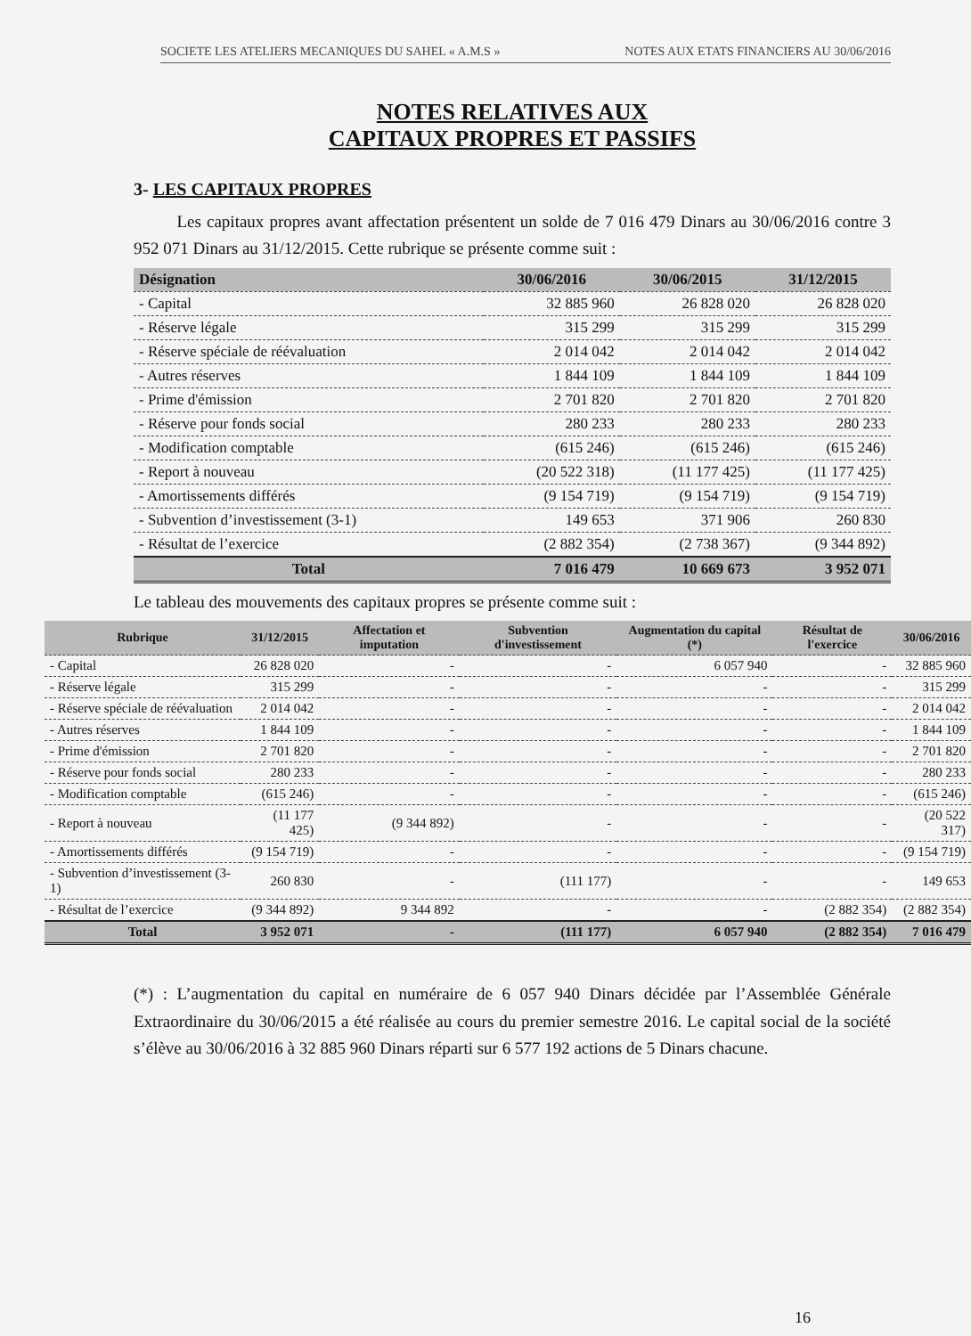SOCIETE LES ATELIERS MECANIQUES DU SAHEL « A.M.S » NOTES AUX ETATS FINANCIERS AU 30/06/2016
NOTES RELATIVES AUX
CAPITAUX PROPRES ET PASSIFS
3- LES CAPITAUX PROPRES
Les capitaux propres avant affectation présentent un solde de 7 016 479 Dinars au 30/06/2016 contre 3 952 071 Dinars au 31/12/2015. Cette rubrique se présente comme suit :
| Désignation | 30/06/2016 | 30/06/2015 | 31/12/2015 |
| --- | --- | --- | --- |
| - Capital | 32 885 960 | 26 828 020 | 26 828 020 |
| - Réserve légale | 315 299 | 315 299 | 315 299 |
| - Réserve spéciale de réévaluation | 2 014 042 | 2 014 042 | 2 014 042 |
| - Autres réserves | 1 844 109 | 1 844 109 | 1 844 109 |
| - Prime d'émission | 2 701 820 | 2 701 820 | 2 701 820 |
| - Réserve pour fonds social | 280 233 | 280 233 | 280 233 |
| - Modification comptable | (615 246) | (615 246) | (615 246) |
| - Report à nouveau | (20 522 318) | (11 177 425) | (11 177 425) |
| - Amortissements différés | (9 154 719) | (9 154 719) | (9 154 719) |
| - Subvention d’investissement (3-1) | 149 653 | 371 906 | 260 830 |
| - Résultat de l’exercice | (2 882 354) | (2 738 367) | (9 344 892) |
| Total | 7 016 479 | 10 669 673 | 3 952 071 |
Le tableau des mouvements des capitaux propres se présente comme suit :
| Rubrique | 31/12/2015 | Affectation et imputation | Subvention d'investissement | Augmentation du capital (*) | Résultat de l'exercice | 30/06/2016 |
| --- | --- | --- | --- | --- | --- | --- |
| - Capital | 26 828 020 | - | - | 6 057 940 | - | 32 885 960 |
| - Réserve légale | 315 299 | - | - | - | - | 315 299 |
| - Réserve spéciale de réévaluation | 2 014 042 | - | - | - | - | 2 014 042 |
| - Autres réserves | 1 844 109 | - | - | - | - | 1 844 109 |
| - Prime d'émission | 2 701 820 | - | - | - | - | 2 701 820 |
| - Réserve pour fonds social | 280 233 | - | - | - | - | 280 233 |
| - Modification comptable | (615 246) | - | - | - | - | (615 246) |
| - Report à nouveau | (11 177 425) | (9 344 892) | - | - | - | (20 522 317) |
| - Amortissements différés | (9 154 719) | - | - | - | - | (9 154 719) |
| - Subvention d’investissement (3-1) | 260 830 | - | (111 177) | - | - | 149 653 |
| - Résultat de l’exercice | (9 344 892) | 9 344 892 | - | - | (2 882 354) | (2 882 354) |
| Total | 3 952 071 | - | (111 177) | 6 057 940 | (2 882 354) | 7 016 479 |
(*) : L’augmentation du capital en numéraire de 6 057 940 Dinars décidée par l’Assemblée Générale Extraordinaire du 30/06/2015 a été réalisée au cours du premier semestre 2016. Le capital social de la société s’élève au 30/06/2016 à 32 885 960 Dinars réparti sur 6 577 192 actions de 5 Dinars chacune.
16